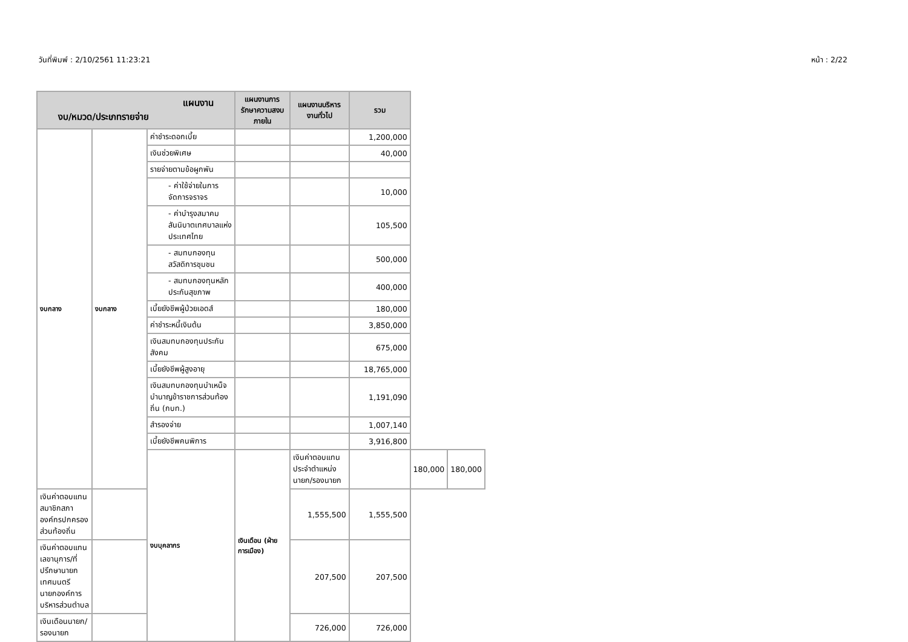วันที่พิมพ์ : 2/10/2561 11:23:21 หน้า : 2/22
| แผนงาน งบ/หมวด/ประเภทรายจ่าย | | | แผนงานการรักษาความสงบภายใน | แผนงานบริหารงานทั่วไป | รวม | | |
| --- | --- | --- | --- | --- | --- | --- | --- |
| งบกลาง | งบกลาง | ค่าชำระดอกเบี้ย | | | 1,200,000 | | |
| | | เงินช่วยพิเศษ | | | 40,000 | | |
| | | รายจ่ายตามข้อผูกพัน | | | | | |
| | | - ค่าใช้จ่ายในการจัดการจราจร | | | 10,000 | | |
| | | - ค่าบำรุงสมาคมสันนิบาตเทศบาลแห่งประเทศไทย | | | 105,500 | | |
| | | - สมทบกองทุนสวัสดิการชุมชน | | | 500,000 | | |
| | | - สมทบกองทุนหลักประกันสุขภาพ | | | 400,000 | | |
| | | เบี้ยยังชีพผู้ป่วยเอดส์ | | | 180,000 | | |
| | | ค่าชำระหนี้เงินต้น | | | 3,850,000 | | |
| | | เงินสมทบกองทุนประกันสังคม | | | 675,000 | | |
| | | เบี้ยยังชีพผู้สูงอายุ | | | 18,765,000 | | |
| | | เงินสมทบกองทุนบำเหน็จบำนาญข้าราชการส่วนท้องถิ่น (กบท.) | | | 1,191,090 | | |
| | | สำรองจ่าย | | | 1,007,140 | | |
| | | เบี้ยยังชีพคนพิการ | | | 3,916,800 | | |
| | | งบบุคลากร | เงินเดือน (ฝ่ายการเมือง) | เงินค่าตอบแทนประจำตำแหน่งนายก/รองนายก | | 180,000 | 180,000 |
| เงินค่าตอบแทนสมาชิกสภาองค์กรปกครองส่วนท้องถิ่น | | | | 1,555,500 | 1,555,500 | | |
| เงินค่าตอบแทนเลขานุการ/ที่ปรึกษานายกเทศมนตรี นายกองค์การบริหารส่วนตำบล | | | | 207,500 | 207,500 | | |
| เงินเดือนนายก/รองนายก | | | | 726,000 | 726,000 | | |